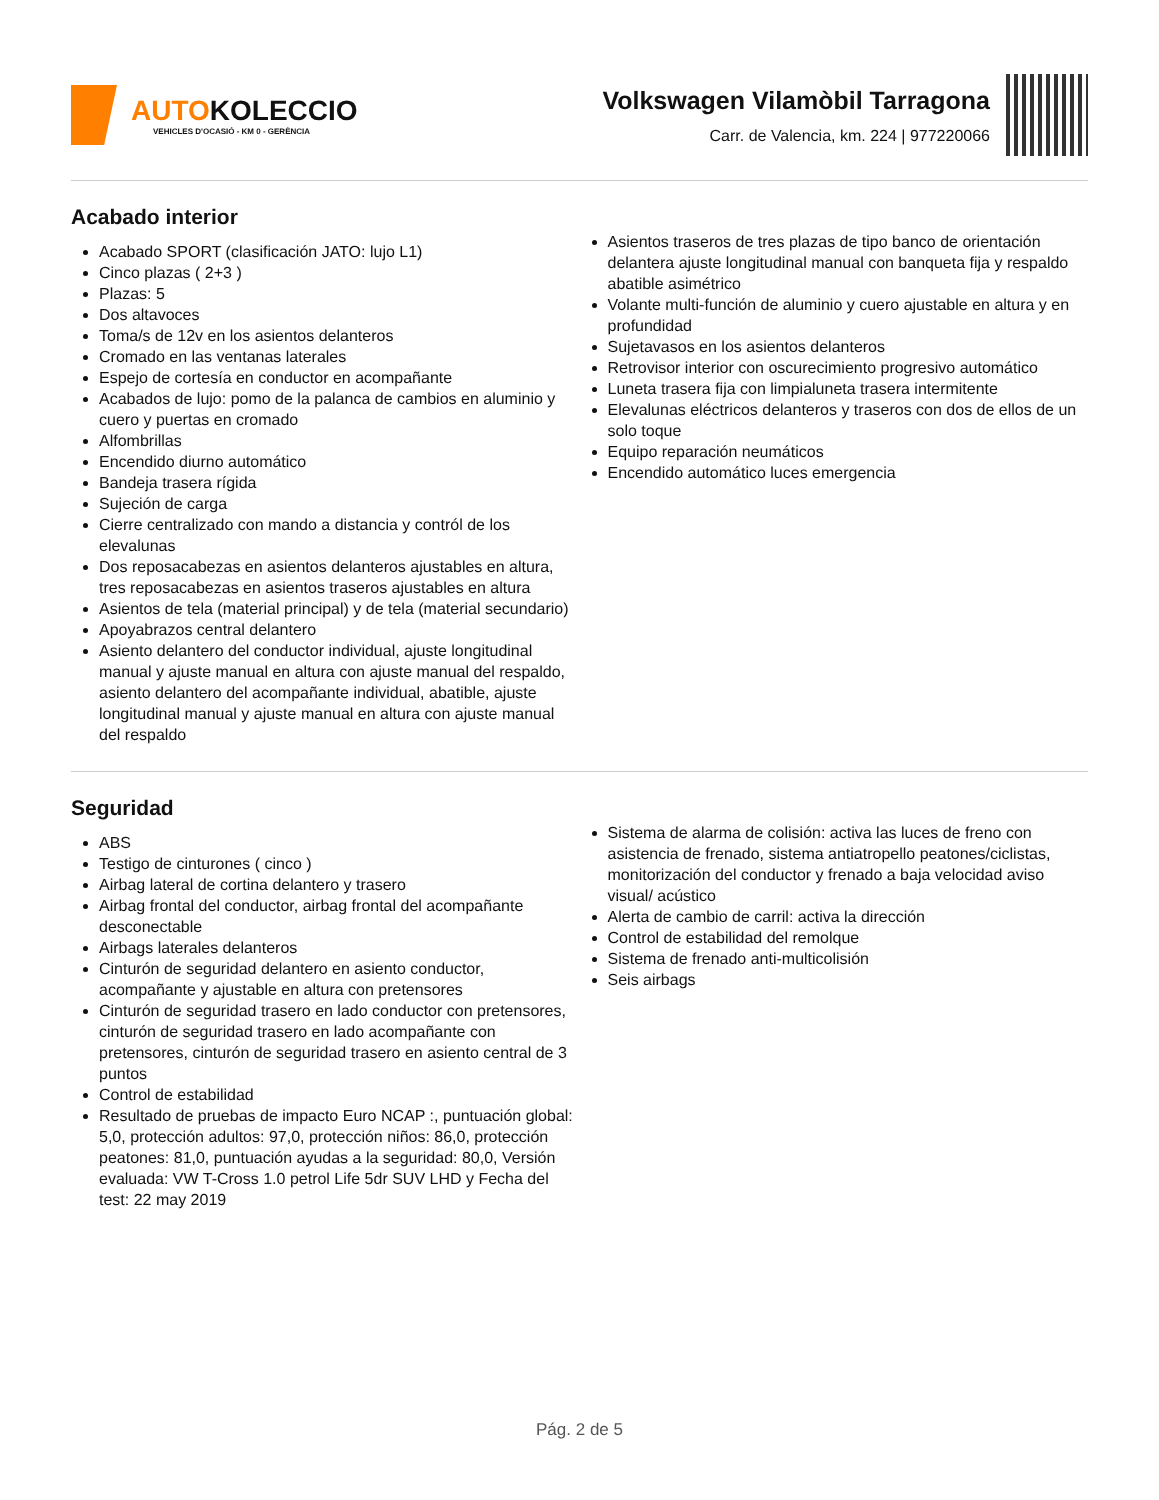AUTOKOLECCIO
VEHICLES D'OCASIÓ - KM 0 - GERÈNCIA
Volkswagen Vilamòbil Tarragona
Carr. de Valencia, km. 224 | 977220066
Acabado interior
Acabado SPORT (clasificación JATO: lujo L1)
Cinco plazas ( 2+3 )
Plazas: 5
Dos altavoces
Toma/s de 12v en los asientos delanteros
Cromado en las ventanas laterales
Espejo de cortesía en conductor en acompañante
Acabados de lujo: pomo de la palanca de cambios en aluminio y cuero y puertas en cromado
Alfombrillas
Encendido diurno automático
Bandeja trasera rígida
Sujeción de carga
Cierre centralizado con mando a distancia y contról de los elevalunas
Dos reposacabezas en asientos delanteros ajustables en altura, tres reposacabezas en asientos traseros ajustables en altura
Asientos de tela (material principal) y de tela (material secundario)
Apoyabrazos central delantero
Asiento delantero del conductor individual, ajuste longitudinal manual y ajuste manual en altura con ajuste manual del respaldo, asiento delantero del acompañante individual, abatible, ajuste longitudinal manual y ajuste manual en altura con ajuste manual del respaldo
Asientos traseros de tres plazas de tipo banco de orientación delantera ajuste longitudinal manual con banqueta fija y respaldo abatible asimétrico
Volante multi-función de aluminio y cuero ajustable en altura y en profundidad
Sujetavasos en los asientos delanteros
Retrovisor interior con oscurecimiento progresivo automático
Luneta trasera fija con limpialuneta trasera intermitente
Elevalunas eléctricos delanteros y traseros con dos de ellos de un solo toque
Equipo reparación neumáticos
Encendido automático luces emergencia
Seguridad
ABS
Testigo de cinturones ( cinco )
Airbag lateral de cortina delantero y trasero
Airbag frontal del conductor, airbag frontal del acompañante desconectable
Airbags laterales delanteros
Cinturón de seguridad delantero en asiento conductor, acompañante y ajustable en altura con pretensores
Cinturón de seguridad trasero en lado conductor con pretensores, cinturón de seguridad trasero en lado acompañante con pretensores, cinturón de seguridad trasero en asiento central de 3 puntos
Control de estabilidad
Resultado de pruebas de impacto Euro NCAP :, puntuación global: 5,0, protección adultos: 97,0, protección niños: 86,0, protección peatones: 81,0, puntuación ayudas a la seguridad: 80,0, Versión evaluada: VW T-Cross 1.0 petrol Life 5dr SUV LHD y Fecha del test: 22 may 2019
Sistema de alarma de colisión: activa las luces de freno con asistencia de frenado, sistema antiatropello peatones/ciclistas, monitorización del conductor y frenado a baja velocidad aviso visual/ acústico
Alerta de cambio de carril: activa la dirección
Control de estabilidad del remolque
Sistema de frenado anti-multicolisión
Seis airbags
Pág. 2 de 5